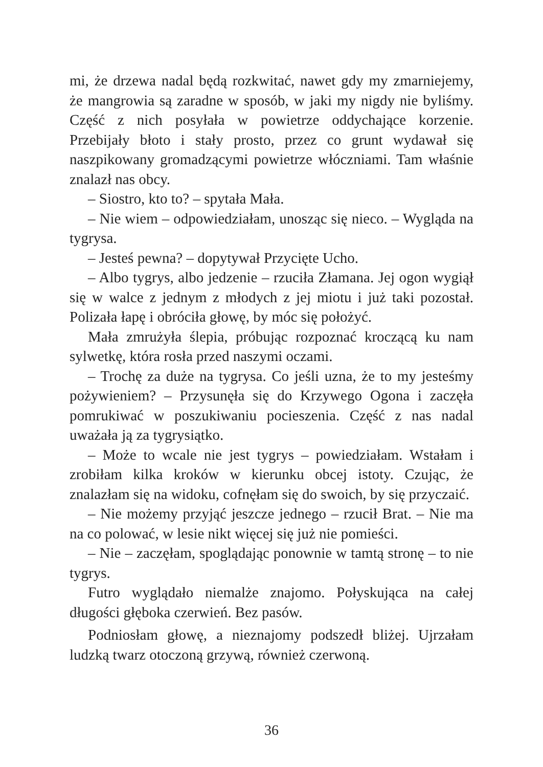mi, że drzewa nadal będą rozkwitać, nawet gdy my zmarniejemy, że mangrowia są zaradne w sposób, w jaki my nigdy nie byliśmy. Część z nich posyłała w powietrze oddychające korzenie. Przebijały błoto i stały prosto, przez co grunt wydawał się naszpikowany gromadzącymi powietrze włóczniami. Tam właśnie znalazł nas obcy.
– Siostro, kto to? – spytała Mała.
– Nie wiem – odpowiedziałam, unosząc się nieco. – Wygląda na tygrysa.
– Jesteś pewna? – dopytywał Przycięte Ucho.
– Albo tygrys, albo jedzenie – rzuciła Złamana. Jej ogon wygiął się w walce z jednym z młodych z jej miotu i już taki pozostał. Polizała łapę i obróciła głowę, by móc się położyć.
Mała zmrużyła ślepia, próbując rozpoznać kroczącą ku nam sylwetkę, która rosła przed naszymi oczami.
– Trochę za duże na tygrysa. Co jeśli uzna, że to my jesteśmy pożywieniem? – Przysunęła się do Krzywego Ogona i zaczęła pomrukiwać w poszukiwaniu pocieszenia. Część z nas nadal uważała ją za tygrysiątko.
– Może to wcale nie jest tygrys – powiedziałam. Wstałam i zrobiłam kilka kroków w kierunku obcej istoty. Czując, że znalazłam się na widoku, cofnęłam się do swoich, by się przyczaić.
– Nie możemy przyjąć jeszcze jednego – rzucił Brat. – Nie ma na co polować, w lesie nikt więcej się już nie pomieści.
– Nie – zaczęłam, spoglądając ponownie w tamtą stronę – to nie tygrys.
Futro wyglądało niemalże znajomo. Połyskująca na całej długości głęboka czerwień. Bez pasów.
Podniosłam głowę, a nieznajomy podszedł bliżej. Ujrzałam ludzką twarz otoczoną grzywą, również czerwoną.
36